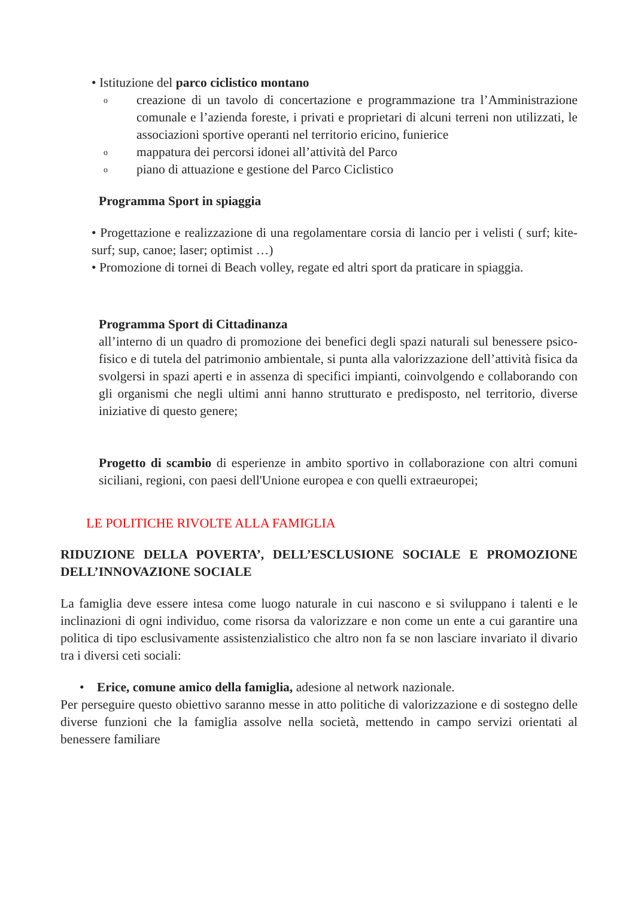• Istituzione del parco ciclistico montano
ocreazione di un tavolo di concertazione e programmazione tra l’Amministrazione comunale e l’azienda foreste, i privati e proprietari di alcuni terreni non utilizzati, le associazioni sportive operanti nel territorio ericino, funierice
omappatura dei percorsi idonei all’attività del Parco
opiano di attuazione e gestione del Parco Ciclistico
Programma Sport in spiaggia
• Progettazione e realizzazione di una regolamentare corsia di lancio per i velisti ( surf; kite-surf; sup, canoe; laser; optimist …)
• Promozione di tornei di Beach volley, regate ed altri sport da praticare in spiaggia.
Programma Sport di Cittadinanza
all’interno di un quadro di promozione dei benefici degli spazi naturali sul benessere psico-fisico e di tutela del patrimonio ambientale, si punta alla valorizzazione dell’attività fisica da svolgersi in spazi aperti e in assenza di specifici impianti, coinvolgendo e collaborando con gli organismi che negli ultimi anni hanno strutturato e predisposto, nel territorio, diverse iniziative di questo genere;
Progetto di scambio di esperienze in ambito sportivo in collaborazione con altri comuni siciliani, regioni, con paesi dell'Unione europea e con quelli extraeuropei;
LE POLITICHE RIVOLTE ALLA FAMIGLIA
RIDUZIONE DELLA POVERTA’, DELL’ESCLUSIONE SOCIALE E PROMOZIONE DELL’INNOVAZIONE SOCIALE
La famiglia deve essere intesa come luogo naturale in cui nascono e si sviluppano i talenti e le inclinazioni di ogni individuo, come risorsa da valorizzare e non come un ente a cui garantire una politica di tipo esclusivamente assistenzialistico che altro non fa se non lasciare invariato il divario tra i diversi ceti sociali:
• Erice, comune amico della famiglia, adesione al network nazionale.
Per perseguire questo obiettivo saranno messe in atto politiche di valorizzazione e di sostegno delle diverse funzioni che la famiglia assolve nella società, mettendo in campo servizi orientati al benessere familiare